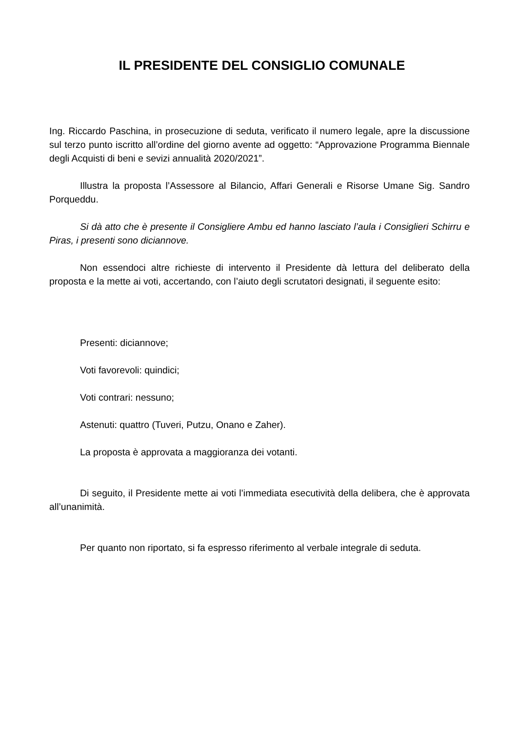IL PRESIDENTE DEL CONSIGLIO COMUNALE
Ing. Riccardo Paschina, in prosecuzione di seduta, verificato il numero legale, apre la discussione sul terzo punto iscritto all’ordine del giorno avente ad oggetto: “Approvazione Programma Biennale degli Acquisti di beni e sevizi annualità 2020/2021”.
Illustra la proposta l’Assessore al Bilancio, Affari Generali e Risorse Umane Sig. Sandro Porqueddu.
Si dà atto che è presente il Consigliere Ambu ed hanno lasciato l’aula i Consiglieri Schirru e Piras, i presenti sono diciannove.
Non essendoci altre richieste di intervento il Presidente dà lettura del deliberato della proposta e la mette ai voti, accertando, con l’aiuto degli scrutatori designati, il seguente esito:
Presenti: diciannove;
Voti favorevoli: quindici;
Voti contrari: nessuno;
Astenuti: quattro (Tuveri, Putzu, Onano e Zaher).
La proposta è approvata a maggioranza dei votanti.
Di seguito, il Presidente mette ai voti l’immediata esecutività della delibera, che è approvata all’unanimità.
Per quanto non riportato, si fa espresso riferimento al verbale integrale di seduta.